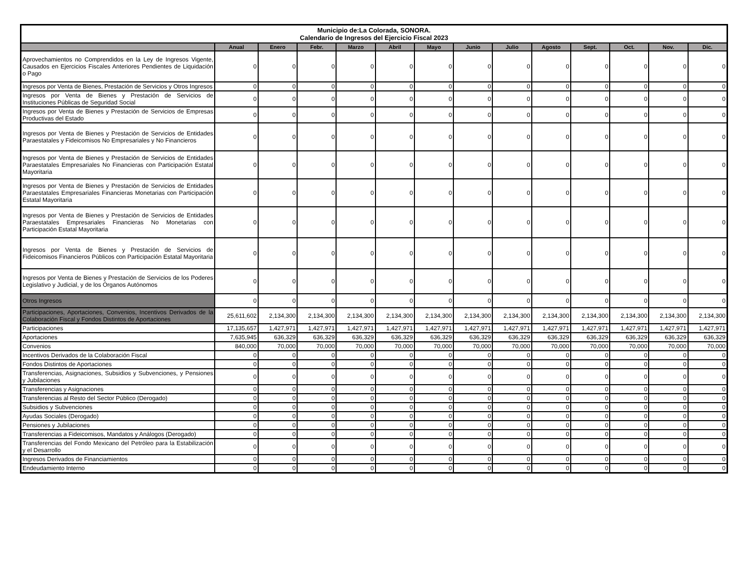| Municipio de:La Colorada, SONORA. Calendario de Ingresos del Ejercicio Fiscal 2023 | | | | | | | | | | | | | |
| | Anual | Enero | Febr. | Marzo | Abril | Mayo | Junio | Julio | Agosto | Sept. | Oct. | Nov. | Dic. |
| Aprovechamientos no Comprendidos en la Ley de Ingresos Vigente, Causados en Ejercicios Fiscales Anteriores Pendientes de Liquidación o Pago | 0 | 0 | 0 | 0 | 0 | 0 | 0 | 0 | 0 | 0 | 0 | 0 | 0 |
| Ingresos por Venta de Bienes, Prestación de Servicios y Otros Ingresos | 0 | 0 | 0 | 0 | 0 | 0 | 0 | 0 | 0 | 0 | 0 | 0 | 0 |
| Ingresos por Venta de Bienes y Prestación de Servicios de Instituciones Públicas de Seguridad Social | 0 | 0 | 0 | 0 | 0 | 0 | 0 | 0 | 0 | 0 | 0 | 0 | 0 |
| Ingresos por Venta de Bienes y Prestación de Servicios de Empresas Productivas del Estado | 0 | 0 | 0 | 0 | 0 | 0 | 0 | 0 | 0 | 0 | 0 | 0 | 0 |
| Ingresos por Venta de Bienes y Prestación de Servicios de Entidades Paraestatales y Fideicomisos No Empresariales y No Financieros | 0 | 0 | 0 | 0 | 0 | 0 | 0 | 0 | 0 | 0 | 0 | 0 | 0 |
| Ingresos por Venta de Bienes y Prestación de Servicios de Entidades Paraestatales Empresariales No Financieras con Participación Estatal Mayoritaria | 0 | 0 | 0 | 0 | 0 | 0 | 0 | 0 | 0 | 0 | 0 | 0 | 0 |
| Ingresos por Venta de Bienes y Prestación de Servicios de Entidades Paraestatales Empresariales Financieras Monetarias con Participación Estatal Mayoritaria | 0 | 0 | 0 | 0 | 0 | 0 | 0 | 0 | 0 | 0 | 0 | 0 | 0 |
| Ingresos por Venta de Bienes y Prestación de Servicios de Entidades Paraestatales Empresariales Financieras No Monetarias con Participación Estatal Mayoritaria | 0 | 0 | 0 | 0 | 0 | 0 | 0 | 0 | 0 | 0 | 0 | 0 | 0 |
| Ingresos por Venta de Bienes y Prestación de Servicios de Fideicomisos Financieros Públicos con Participación Estatal Mayoritaria | 0 | 0 | 0 | 0 | 0 | 0 | 0 | 0 | 0 | 0 | 0 | 0 | 0 |
| Ingresos por Venta de Bienes y Prestación de Servicios de los Poderes Legislativo y Judicial, y de los Órganos Autónomos | 0 | 0 | 0 | 0 | 0 | 0 | 0 | 0 | 0 | 0 | 0 | 0 | 0 |
| Otros Ingresos | 0 | 0 | 0 | 0 | 0 | 0 | 0 | 0 | 0 | 0 | 0 | 0 | 0 |
| Participaciones, Aportaciones, Convenios, Incentivos Derivados de la Colaboración Fiscal y Fondos Distintos de Aportaciones | 25,611,602 | 2,134,300 | 2,134,300 | 2,134,300 | 2,134,300 | 2,134,300 | 2,134,300 | 2,134,300 | 2,134,300 | 2,134,300 | 2,134,300 | 2,134,300 | 2,134,300 |
| Participaciones | 17,135,657 | 1,427,971 | 1,427,971 | 1,427,971 | 1,427,971 | 1,427,971 | 1,427,971 | 1,427,971 | 1,427,971 | 1,427,971 | 1,427,971 | 1,427,971 | 1,427,971 |
| Aportaciones | 7,635,945 | 636,329 | 636,329 | 636,329 | 636,329 | 636,329 | 636,329 | 636,329 | 636,329 | 636,329 | 636,329 | 636,329 | 636,329 |
| Convenios | 840,000 | 70,000 | 70,000 | 70,000 | 70,000 | 70,000 | 70,000 | 70,000 | 70,000 | 70,000 | 70,000 | 70,000 | 70,000 |
| Incentivos Derivados de la Colaboración Fiscal | 0 | 0 | 0 | 0 | 0 | 0 | 0 | 0 | 0 | 0 | 0 | 0 | 0 |
| Fondos Distintos de Aportaciones | 0 | 0 | 0 | 0 | 0 | 0 | 0 | 0 | 0 | 0 | 0 | 0 | 0 |
| Transferencias, Asignaciones, Subsidios y Subvenciones, y Pensiones y Jubilaciones | 0 | 0 | 0 | 0 | 0 | 0 | 0 | 0 | 0 | 0 | 0 | 0 | 0 |
| Transferencias y Asignaciones | 0 | 0 | 0 | 0 | 0 | 0 | 0 | 0 | 0 | 0 | 0 | 0 | 0 |
| Transferencias al Resto del Sector Público (Derogado) | 0 | 0 | 0 | 0 | 0 | 0 | 0 | 0 | 0 | 0 | 0 | 0 | 0 |
| Subsidios y Subvenciones | 0 | 0 | 0 | 0 | 0 | 0 | 0 | 0 | 0 | 0 | 0 | 0 | 0 |
| Ayudas Sociales (Derogado) | 0 | 0 | 0 | 0 | 0 | 0 | 0 | 0 | 0 | 0 | 0 | 0 | 0 |
| Pensiones y Jubilaciones | 0 | 0 | 0 | 0 | 0 | 0 | 0 | 0 | 0 | 0 | 0 | 0 | 0 |
| Transferencias a Fideicomisos, Mandatos y Análogos (Derogado) | 0 | 0 | 0 | 0 | 0 | 0 | 0 | 0 | 0 | 0 | 0 | 0 | 0 |
| Transferencias del Fondo Mexicano del Petróleo para la Estabilización y el Desarrollo | 0 | 0 | 0 | 0 | 0 | 0 | 0 | 0 | 0 | 0 | 0 | 0 | 0 |
| Ingresos Derivados de Financiamientos | 0 | 0 | 0 | 0 | 0 | 0 | 0 | 0 | 0 | 0 | 0 | 0 | 0 |
| Endeudamiento Interno | 0 | 0 | 0 | 0 | 0 | 0 | 0 | 0 | 0 | 0 | 0 | 0 | 0 |